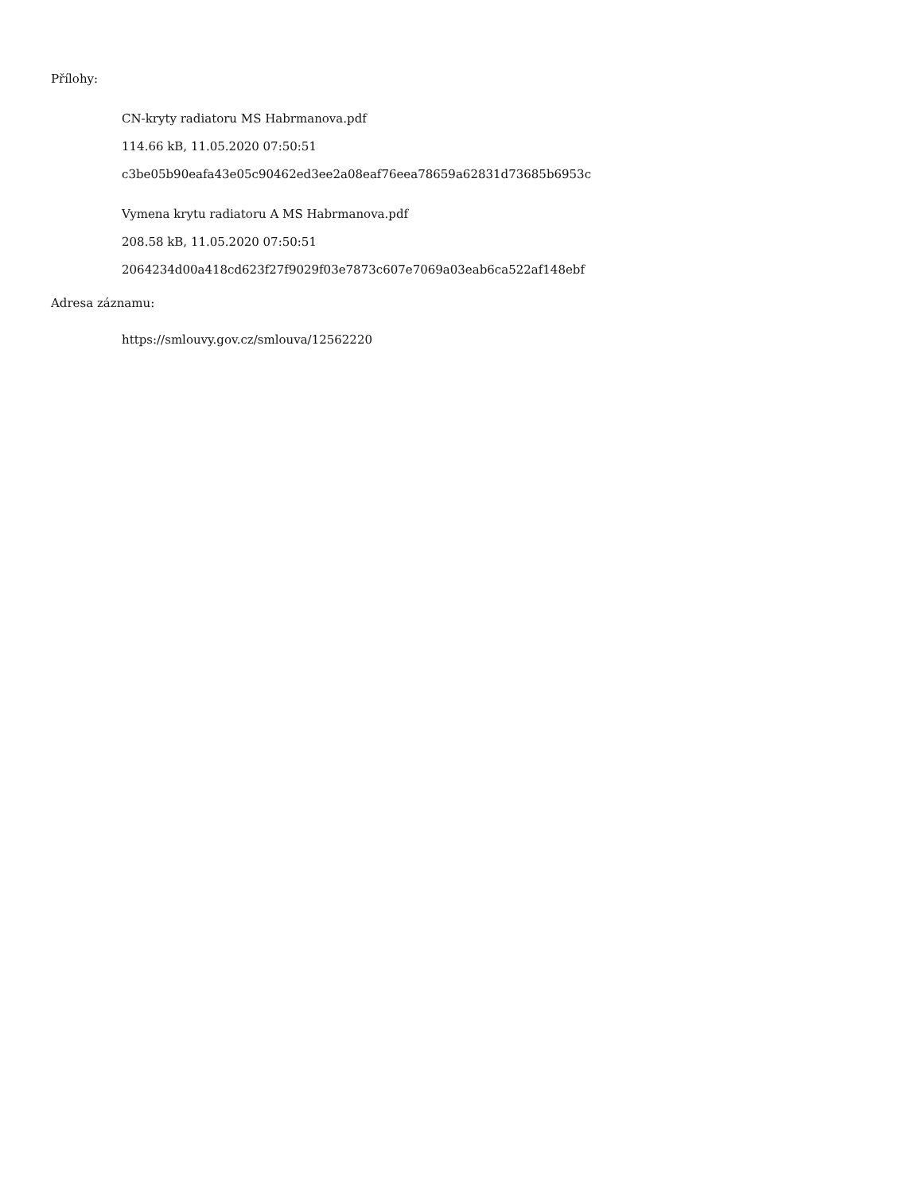Přílohy:
CN-kryty radiatoru MS Habrmanova.pdf
114.66 kB, 11.05.2020 07:50:51
c3be05b90eafa43e05c90462ed3ee2a08eaf76eea78659a62831d73685b6953c
Vymena krytu radiatoru A MS Habrmanova.pdf
208.58 kB, 11.05.2020 07:50:51
2064234d00a418cd623f27f9029f03e7873c607e7069a03eab6ca522af148ebf
Adresa záznamu:
https://smlouvy.gov.cz/smlouva/12562220